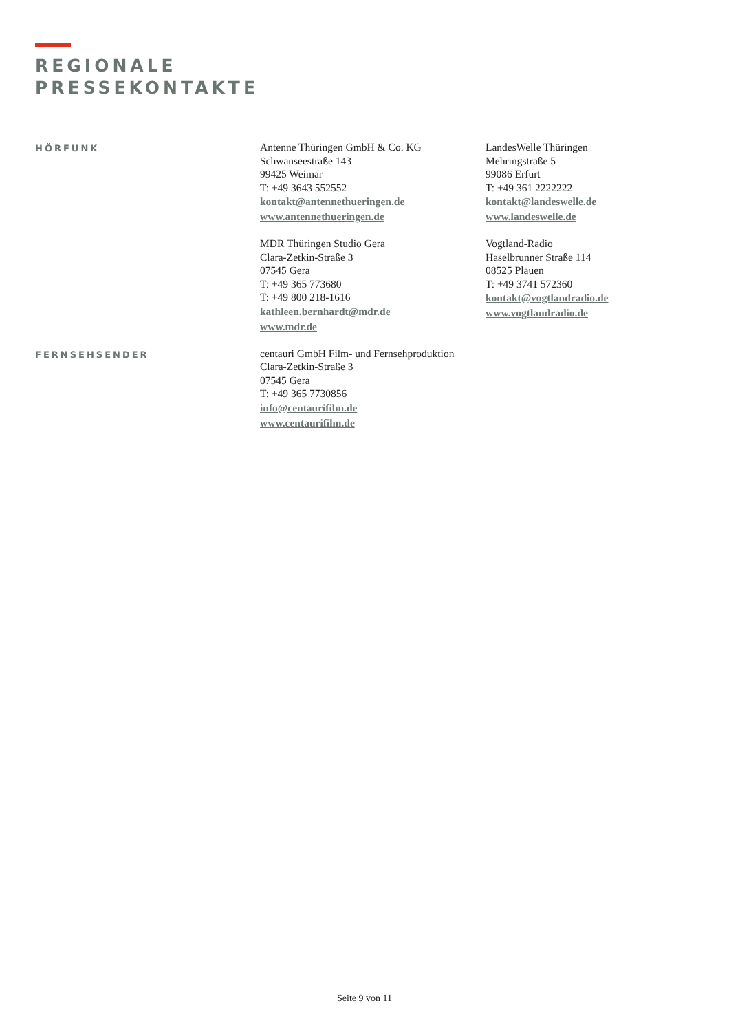REGIONALE
PRESSEKONTAKTE
HÖRFUNK
Antenne Thüringen GmbH & Co. KG
Schwanseestraße 143
99425 Weimar
T: +49 3643 552552
kontakt@antennethueringen.de
www.antennethueringen.de
LandesWelle Thüringen
Mehringstraße 5
99086 Erfurt
T: +49 361 2222222
kontakt@landeswelle.de
www.landeswelle.de
MDR Thüringen Studio Gera
Clara-Zetkin-Straße 3
07545 Gera
T: +49 365 773680
T: +49 800 218-1616
kathleen.bernhardt@mdr.de
www.mdr.de
Vogtland-Radio
Haselbrunner Straße 114
08525 Plauen
T: +49 3741 572360
kontakt@vogtlandradio.de
www.vogtlandradio.de
FERNSEHSENDER
centauri GmbH Film- und Fernsehproduktion
Clara-Zetkin-Straße 3
07545 Gera
T: +49 365 7730856
info@centaurifilm.de
www.centaurifilm.de
Seite 9 von 11